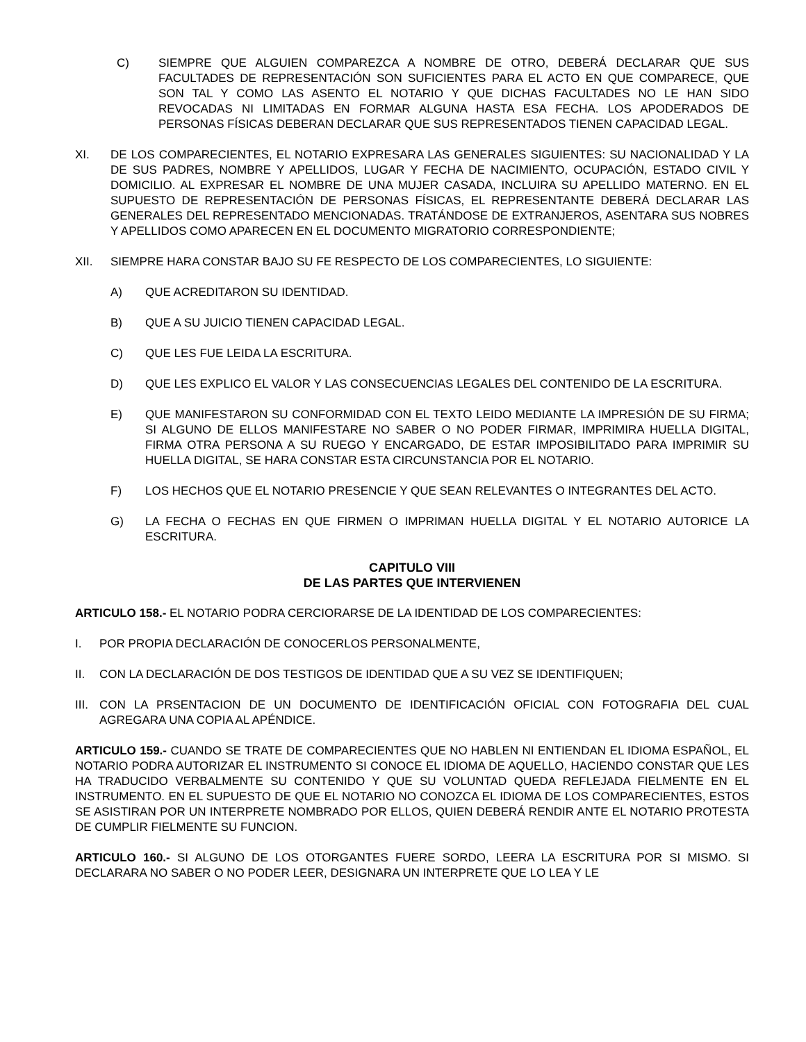C) SIEMPRE QUE ALGUIEN COMPAREZCA A NOMBRE DE OTRO, DEBERÁ DECLARAR QUE SUS FACULTADES DE REPRESENTACIÓN SON SUFICIENTES PARA EL ACTO EN QUE COMPARECE, QUE SON TAL Y COMO LAS ASENTO EL NOTARIO Y QUE DICHAS FACULTADES NO LE HAN SIDO REVOCADAS NI LIMITADAS EN FORMAR ALGUNA HASTA ESA FECHA. LOS APODERADOS DE PERSONAS FÍSICAS DEBERAN DECLARAR QUE SUS REPRESENTADOS TIENEN CAPACIDAD LEGAL.
XI. DE LOS COMPARECIENTES, EL NOTARIO EXPRESARA LAS GENERALES SIGUIENTES: SU NACIONALIDAD Y LA DE SUS PADRES, NOMBRE Y APELLIDOS, LUGAR Y FECHA DE NACIMIENTO, OCUPACIÓN, ESTADO CIVIL Y DOMICILIO. AL EXPRESAR EL NOMBRE DE UNA MUJER CASADA, INCLUIRA SU APELLIDO MATERNO. EN EL SUPUESTO DE REPRESENTACIÓN DE PERSONAS FÍSICAS, EL REPRESENTANTE DEBERÁ DECLARAR LAS GENERALES DEL REPRESENTADO MENCIONADAS. TRATÁNDOSE DE EXTRANJEROS, ASENTARA SUS NOBRES Y APELLIDOS COMO APARECEN EN EL DOCUMENTO MIGRATORIO CORRESPONDIENTE;
XII. SIEMPRE HARA CONSTAR BAJO SU FE RESPECTO DE LOS COMPARECIENTES, LO SIGUIENTE:
A) QUE ACREDITARON SU IDENTIDAD.
B) QUE A SU JUICIO TIENEN CAPACIDAD LEGAL.
C) QUE LES FUE LEIDA LA ESCRITURA.
D) QUE LES EXPLICO EL VALOR Y LAS CONSECUENCIAS LEGALES DEL CONTENIDO DE LA ESCRITURA.
E) QUE MANIFESTARON SU CONFORMIDAD CON EL TEXTO LEIDO MEDIANTE LA IMPRESIÓN DE SU FIRMA; SI ALGUNO DE ELLOS MANIFESTARE NO SABER O NO PODER FIRMAR, IMPRIMIRA HUELLA DIGITAL, FIRMA OTRA PERSONA A SU RUEGO Y ENCARGADO, DE ESTAR IMPOSIBILITADO PARA IMPRIMIR SU HUELLA DIGITAL, SE HARA CONSTAR ESTA CIRCUNSTANCIA POR EL NOTARIO.
F) LOS HECHOS QUE EL NOTARIO PRESENCIE Y QUE SEAN RELEVANTES O INTEGRANTES DEL ACTO.
G) LA FECHA O FECHAS EN QUE FIRMEN O IMPRIMAN HUELLA DIGITAL Y EL NOTARIO AUTORICE LA ESCRITURA.
CAPITULO VIII
DE LAS PARTES QUE INTERVIENEN
ARTICULO 158.- EL NOTARIO PODRA CERCIORARSE DE LA IDENTIDAD DE LOS COMPARECIENTES:
I. POR PROPIA DECLARACIÓN DE CONOCERLOS PERSONALMENTE,
II. CON LA DECLARACIÓN DE DOS TESTIGOS DE IDENTIDAD QUE A SU VEZ SE IDENTIFIQUEN;
III. CON LA PRSENTACION DE UN DOCUMENTO DE IDENTIFICACIÓN OFICIAL CON FOTOGRAFIA DEL CUAL AGREGARA UNA COPIA AL APÉNDICE.
ARTICULO 159.- CUANDO SE TRATE DE COMPARECIENTES QUE NO HABLEN NI ENTIENDAN EL IDIOMA ESPAÑOL, EL NOTARIO PODRA AUTORIZAR EL INSTRUMENTO SI CONOCE EL IDIOMA DE AQUELLO, HACIENDO CONSTAR QUE LES HA TRADUCIDO VERBALMENTE SU CONTENIDO Y QUE SU VOLUNTAD QUEDA REFLEJADA FIELMENTE EN EL INSTRUMENTO. EN EL SUPUESTO DE QUE EL NOTARIO NO CONOZCA EL IDIOMA DE LOS COMPARECIENTES, ESTOS SE ASISTIRAN POR UN INTERPRETE NOMBRADO POR ELLOS, QUIEN DEBERÁ RENDIR ANTE EL NOTARIO PROTESTA DE CUMPLIR FIELMENTE SU FUNCION.
ARTICULO 160.- SI ALGUNO DE LOS OTORGANTES FUERE SORDO, LEERA LA ESCRITURA POR SI MISMO. SI DECLARARA NO SABER O NO PODER LEER, DESIGNARA UN INTERPRETE QUE LO LEA Y LE